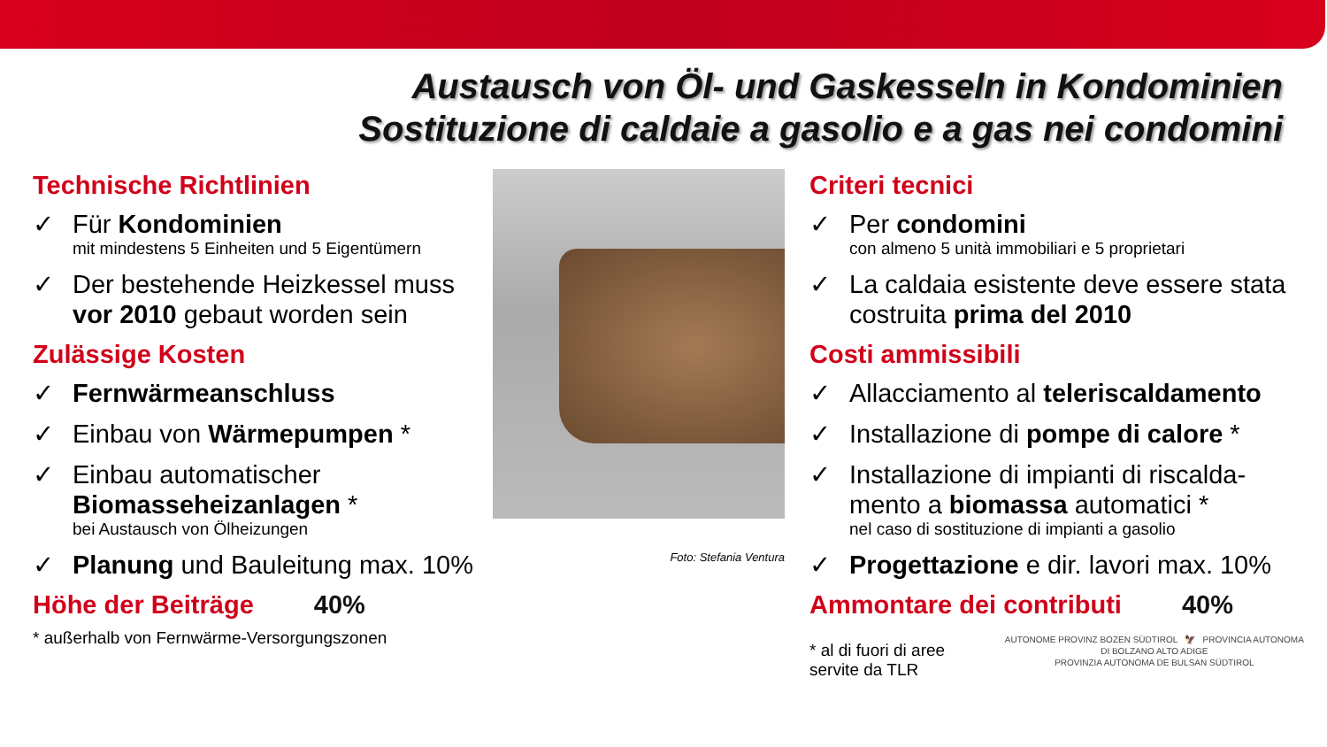Austausch von Öl- und Gaskesseln in Kondominien
Sostituzione di caldaie a gasolio e a gas nei condomini
Technische Richtlinien
✓ Für Kondominien
mit mindestens 5 Einheiten und 5 Eigentümern
✓ Der bestehende Heizkessel muss vor 2010 gebaut worden sein
Zulässige Kosten
✓ Fernwärmeanschluss
✓ Einbau von Wärmepumpen *
✓ Einbau automatischer Biomasseheizanlagen *
bei Austausch von Ölheizungen
✓ Planung und Bauleitung max. 10%
Höhe der Beiträge 40%
* außerhalb von Fernwärme-Versorgungszonen
Foto: Stefania Ventura
Criteri tecnici
✓ Per condomini
con almeno 5 unità immobiliari e 5 proprietari
✓ La caldaia esistente deve essere stata costruita prima del 2010
Costi ammissibili
✓ Allacciamento al teleriscaldamento
✓ Installazione di pompe di calore *
✓ Installazione di impianti di riscalda-mento a biomassa automatici *
nel caso di sostituzione di impianti a gasolio
✓ Progettazione e dir. lavori max. 10%
Ammontare dei contributi 40%
* al di fuori di aree servite da TLR
AUTONOME PROVINZ BOZEN SÜDTIROL 🦅 PROVINCIA AUTONOMA DI BOLZANO ALTO ADIGE
PROVINZIA AUTONOMA DE BULSAN SÜDTIROL